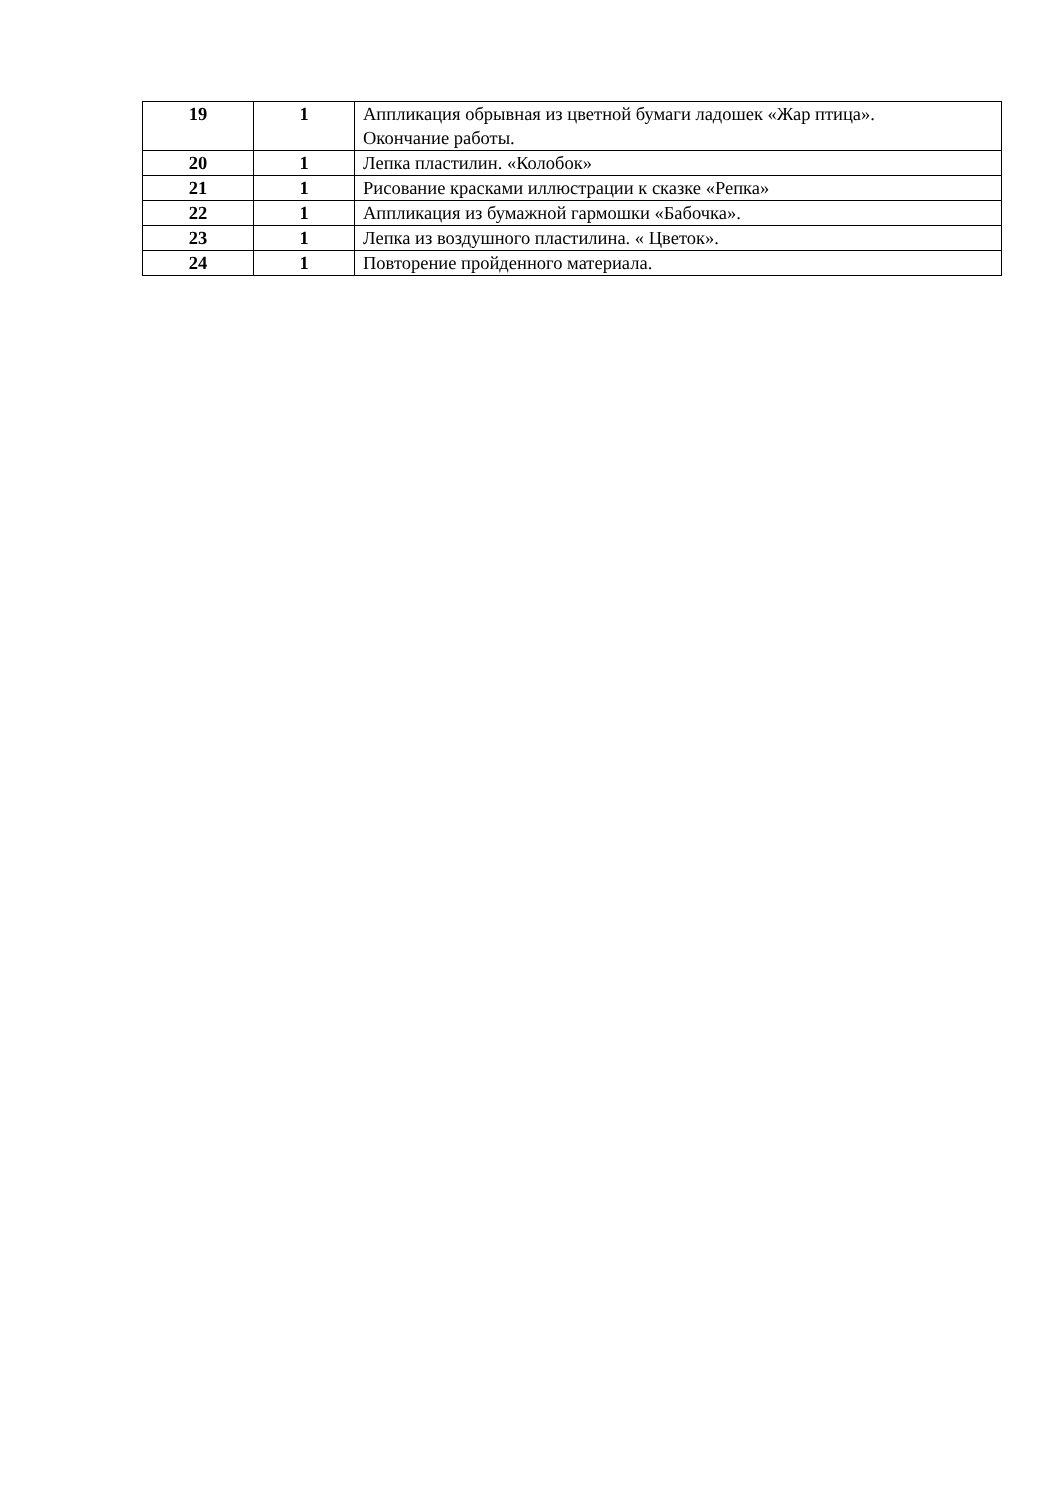| 19 | 1 | Аппликация обрывная из цветной бумаги ладошек «Жар птица». Окончание работы. |
| 20 | 1 | Лепка пластилин. «Колобок» |
| 21 | 1 | Рисование красками иллюстрации к сказке «Репка» |
| 22 | 1 | Аппликация из бумажной гармошки «Бабочка». |
| 23 | 1 | Лепка из воздушного пластилина. « Цветок». |
| 24 | 1 | Повторение пройденного материала. |